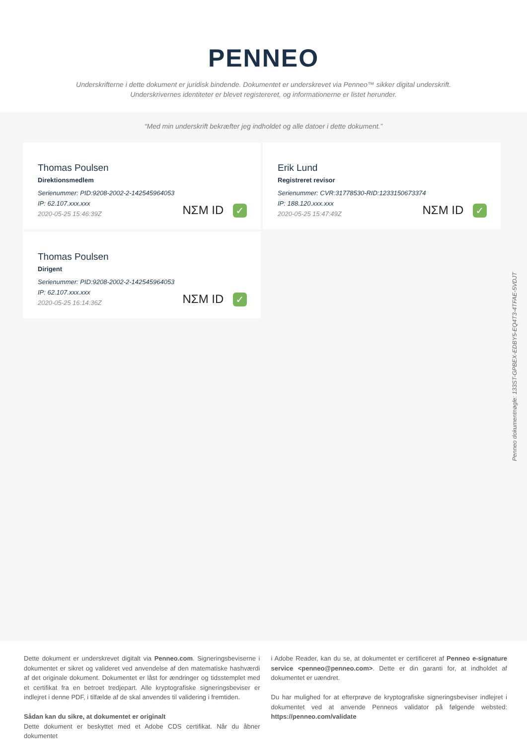PENNEO
Underskrifterne i dette dokument er juridisk bindende. Dokumentet er underskrevet via Penneo™ sikker digital underskrift.
Underskrivernes identiteter er blevet registereret, og informationerne er listet herunder.
“Med min underskrift bekræfter jeg indholdet og alle datoer i dette dokument.”
Thomas Poulsen
Direktionsmedlem
Serienummer: PID:9208-2002-2-142545964053
IP: 62.107.xxx.xxx
2020-05-25 15:46:39Z
NΣM ID ✓
Erik Lund
Registreret revisor
Serienummer: CVR:31778530-RID:1233150673374
IP: 188.120.xxx.xxx
2020-05-25 15:47:49Z
NΣM ID ✓
Thomas Poulsen
Dirigent
Serienummer: PID:9208-2002-2-142545964053
IP: 62.107.xxx.xxx
2020-05-25 16:14:36Z
NΣM ID ✓
Penneo dokumentnøgle: 133ST-GPBEX-EDBY5-EQ4T3-4TFAE-5VDJT
Dette dokument er underskrevet digitalt via Penneo.com. Signeringsbeviserne i dokumentet er sikret og valideret ved anvendelse af den matematiske hashværdi af det originale dokument. Dokumentet er låst for ændringer og tidsstemplet med et certifikat fra en betroet tredjepart. Alle kryptografiske signeringsbeviser er indlejret i denne PDF, i tilfælde af de skal anvendes til validering i fremtiden.
Sådan kan du sikre, at dokumentet er originalt
Dette dokument er beskyttet med et Adobe CDS certifikat. Når du åbner dokumentet
i Adobe Reader, kan du se, at dokumentet er certificeret af Penneo e-signature service <penneo@penneo.com>. Dette er din garanti for, at indholdet af dokumentet er uændret.
Du har mulighed for at efterprøve de kryptografiske signeringsbeviser indlejret i dokumentet ved at anvende Penneos validator på følgende websted: https://penneo.com/validate